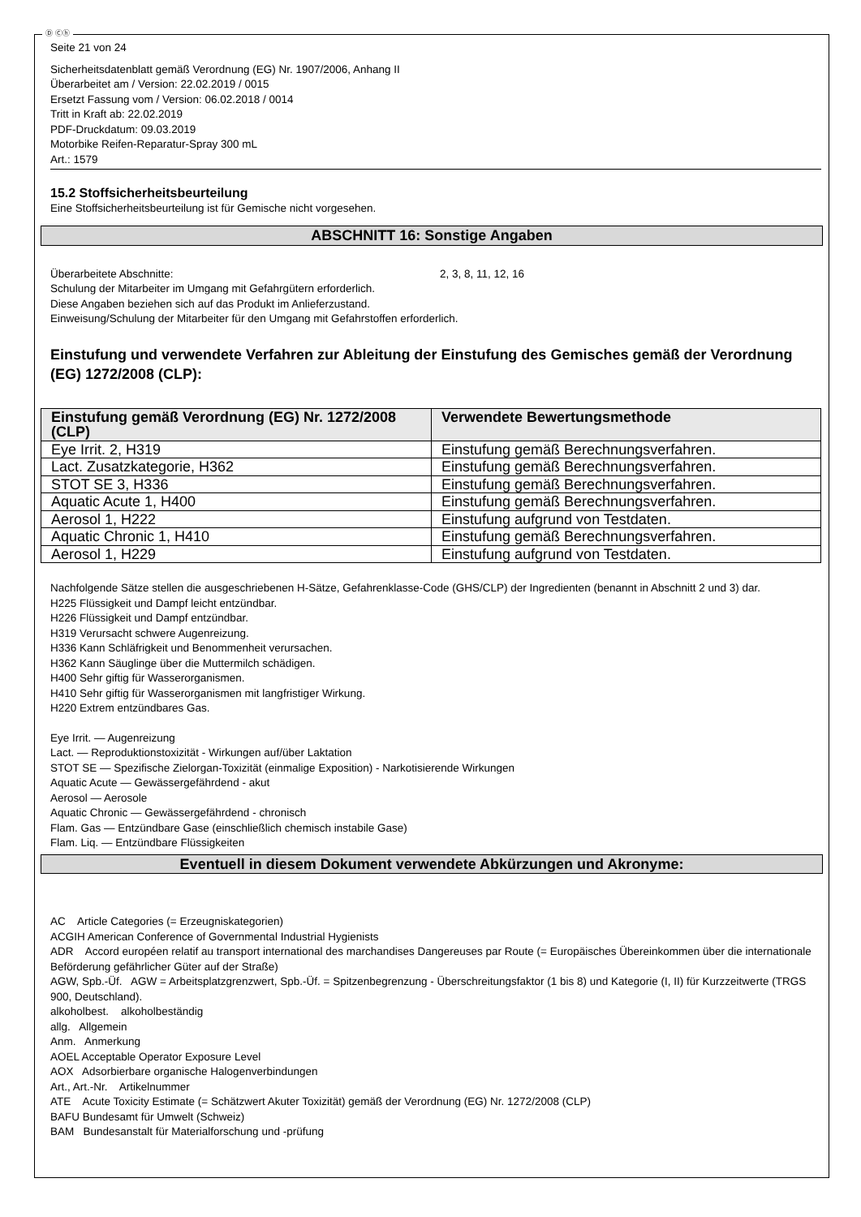Ⓓ Ⓒⓗ
Seite 21 von 24
Sicherheitsdatenblatt gemäß Verordnung (EG) Nr. 1907/2006, Anhang II
Überarbeitet am / Version: 22.02.2019 / 0015
Ersetzt Fassung vom / Version: 06.02.2018 / 0014
Tritt in Kraft ab: 22.02.2019
PDF-Druckdatum: 09.03.2019
Motorbike Reifen-Reparatur-Spray 300 mL
Art.: 1579
15.2 Stoffsicherheitsbeurteilung
Eine Stoffsicherheitsbeurteilung ist für Gemische nicht vorgesehen.
ABSCHNITT 16: Sonstige Angaben
Überarbeitete Abschnitte: 2, 3, 8, 11, 12, 16
Schulung der Mitarbeiter im Umgang mit Gefahrgütern erforderlich.
Diese Angaben beziehen sich auf das Produkt im Anlieferzustand.
Einweisung/Schulung der Mitarbeiter für den Umgang mit Gefahrstoffen erforderlich.
Einstufung und verwendete Verfahren zur Ableitung der Einstufung des Gemisches gemäß der Verordnung (EG) 1272/2008 (CLP):
| Einstufung gemäß Verordnung (EG) Nr. 1272/2008 (CLP) | Verwendete Bewertungsmethode |
| --- | --- |
| Eye Irrit. 2, H319 | Einstufung gemäß Berechnungsverfahren. |
| Lact. Zusatzkategorie, H362 | Einstufung gemäß Berechnungsverfahren. |
| STOT SE 3, H336 | Einstufung gemäß Berechnungsverfahren. |
| Aquatic Acute 1, H400 | Einstufung gemäß Berechnungsverfahren. |
| Aerosol 1, H222 | Einstufung aufgrund von Testdaten. |
| Aquatic Chronic 1, H410 | Einstufung gemäß Berechnungsverfahren. |
| Aerosol 1, H229 | Einstufung aufgrund von Testdaten. |
Nachfolgende Sätze stellen die ausgeschriebenen H-Sätze, Gefahrenklasse-Code (GHS/CLP) der Ingredienten (benannt in Abschnitt 2 und 3) dar.
H225 Flüssigkeit und Dampf leicht entzündbar.
H226 Flüssigkeit und Dampf entzündbar.
H319 Verursacht schwere Augenreizung.
H336 Kann Schläfrigkeit und Benommenheit verursachen.
H362 Kann Säuglinge über die Muttermilch schädigen.
H400 Sehr giftig für Wasserorganismen.
H410 Sehr giftig für Wasserorganismen mit langfristiger Wirkung.
H220 Extrem entzündbares Gas.
Eye Irrit. — Augenreizung
Lact. — Reproduktionstoxizität - Wirkungen auf/über Laktation
STOT SE — Spezifische Zielorgan-Toxizität (einmalige Exposition) - Narkotisierende Wirkungen
Aquatic Acute — Gewässergefährdend - akut
Aerosol — Aerosole
Aquatic Chronic — Gewässergefährdend - chronisch
Flam. Gas — Entzündbare Gase (einschließlich chemisch instabile Gase)
Flam. Liq. — Entzündbare Flüssigkeiten
Eventuell in diesem Dokument verwendete Abkürzungen und Akronyme:
AC Article Categories (= Erzeugniskategorien)
ACGIH American Conference of Governmental Industrial Hygienists
ADR Accord européen relatif au transport international des marchandises Dangereuses par Route (= Europäisches Übereinkommen über die internationale Beförderung gefährlicher Güter auf der Straße)
AGW, Spb.-Üf. AGW = Arbeitsplatzgrenzwert, Spb.-Üf. = Spitzenbegrenzung - Überschreitungsfaktor (1 bis 8) und Kategorie (I, II) für Kurzzeitwerte (TRGS 900, Deutschland).
alkoholbest. alkoholbeständig
allg. Allgemein
Anm. Anmerkung
AOEL Acceptable Operator Exposure Level
AOX Adsorbierbare organische Halogenverbindungen
Art., Art.-Nr. Artikelnummer
ATE Acute Toxicity Estimate (= Schätzwert Akuter Toxizität) gemäß der Verordnung (EG) Nr. 1272/2008 (CLP)
BAFU Bundesamt für Umwelt (Schweiz)
BAM Bundesanstalt für Materialforschung und -prüfung